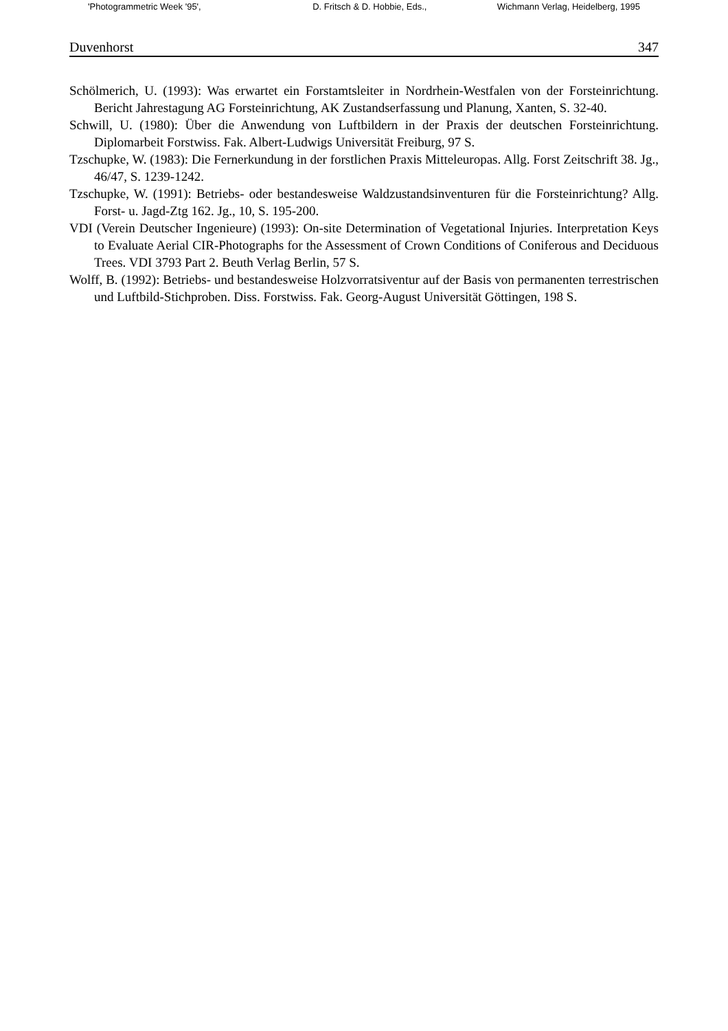'Photogrammetric Week '95', D. Fritsch & D. Hobbie, Eds., Wichmann Verlag, Heidelberg, 1995
Duvenhorst 347
Schölmerich, U. (1993): Was erwartet ein Forstamtsleiter in Nordrhein-Westfalen von der Forsteinrichtung. Bericht Jahrestagung AG Forsteinrichtung, AK Zustandserfassung und Planung, Xanten, S. 32-40.
Schwill, U. (1980): Über die Anwendung von Luftbildern in der Praxis der deutschen Forsteinrichtung. Diplomarbeit Forstwiss. Fak. Albert-Ludwigs Universität Freiburg, 97 S.
Tzschupke, W. (1983): Die Fernerkundung in der forstlichen Praxis Mitteleuropas. Allg. Forst Zeitschrift 38. Jg., 46/47, S. 1239-1242.
Tzschupke, W. (1991): Betriebs- oder bestandesweise Waldzustandsinventuren für die Forsteinrichtung? Allg. Forst- u. Jagd-Ztg 162. Jg., 10, S. 195-200.
VDI (Verein Deutscher Ingenieure) (1993): On-site Determination of Vegetational Injuries. Interpretation Keys to Evaluate Aerial CIR-Photographs for the Assessment of Crown Conditions of Coniferous and Deciduous Trees. VDI 3793 Part 2. Beuth Verlag Berlin, 57 S.
Wolff, B. (1992): Betriebs- und bestandesweise Holzvorratsiventur auf der Basis von permanenten terrestrischen und Luftbild-Stichproben. Diss. Forstwiss. Fak. Georg-August Universität Göttingen, 198 S.